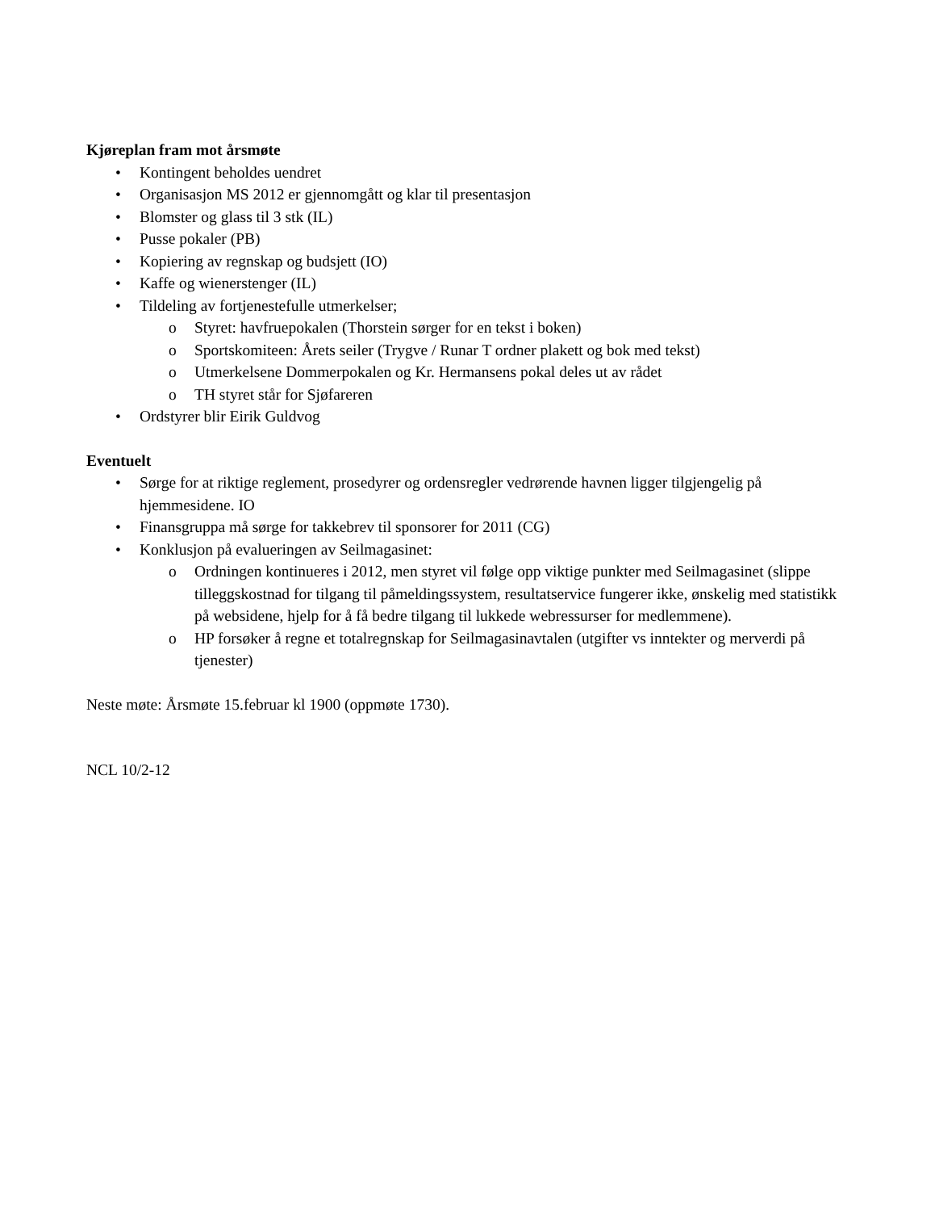Kjøreplan fram mot årsmøte
• Kontingent beholdes uendret
• Organisasjon MS 2012 er gjennomgått og klar til presentasjon
• Blomster og glass til 3 stk (IL)
• Pusse pokaler (PB)
• Kopiering av regnskap og budsjett (IO)
• Kaffe og wienerstenger (IL)
• Tildeling av fortjenestefulle utmerkelser;
o Styret: havfruepokalen (Thorstein sørger for en tekst i boken)
o Sportskomiteen: Årets seiler (Trygve / Runar T ordner plakett og bok med tekst)
o Utmerkelsene Dommerpokalen og Kr. Hermansens pokal deles ut av rådet
o TH styret står for Sjøfareren
• Ordstyrer blir Eirik Guldvog
Eventuelt
• Sørge for at riktige reglement, prosedyrer og ordensregler vedrørende havnen ligger tilgjengelig på hjemmesidene. IO
• Finansgruppa må sørge for takkebrev til sponsorer for 2011 (CG)
• Konklusjon på evalueringen av Seilmagasinet:
o Ordningen kontinueres i 2012, men styret vil følge opp viktige punkter med Seilmagasinet (slippe tilleggskostnad for tilgang til påmeldingssystem, resultatservice fungerer ikke, ønskelig med statistikk på websidene, hjelp for å få bedre tilgang til lukkede webressurser for medlemmene).
o HP forsøker å regne et totalregnskap for Seilmagasinavtalen (utgifter vs inntekter og merverdi på tjenester)
Neste møte: Årsmøte 15.februar kl 1900 (oppmøte 1730).
NCL 10/2-12